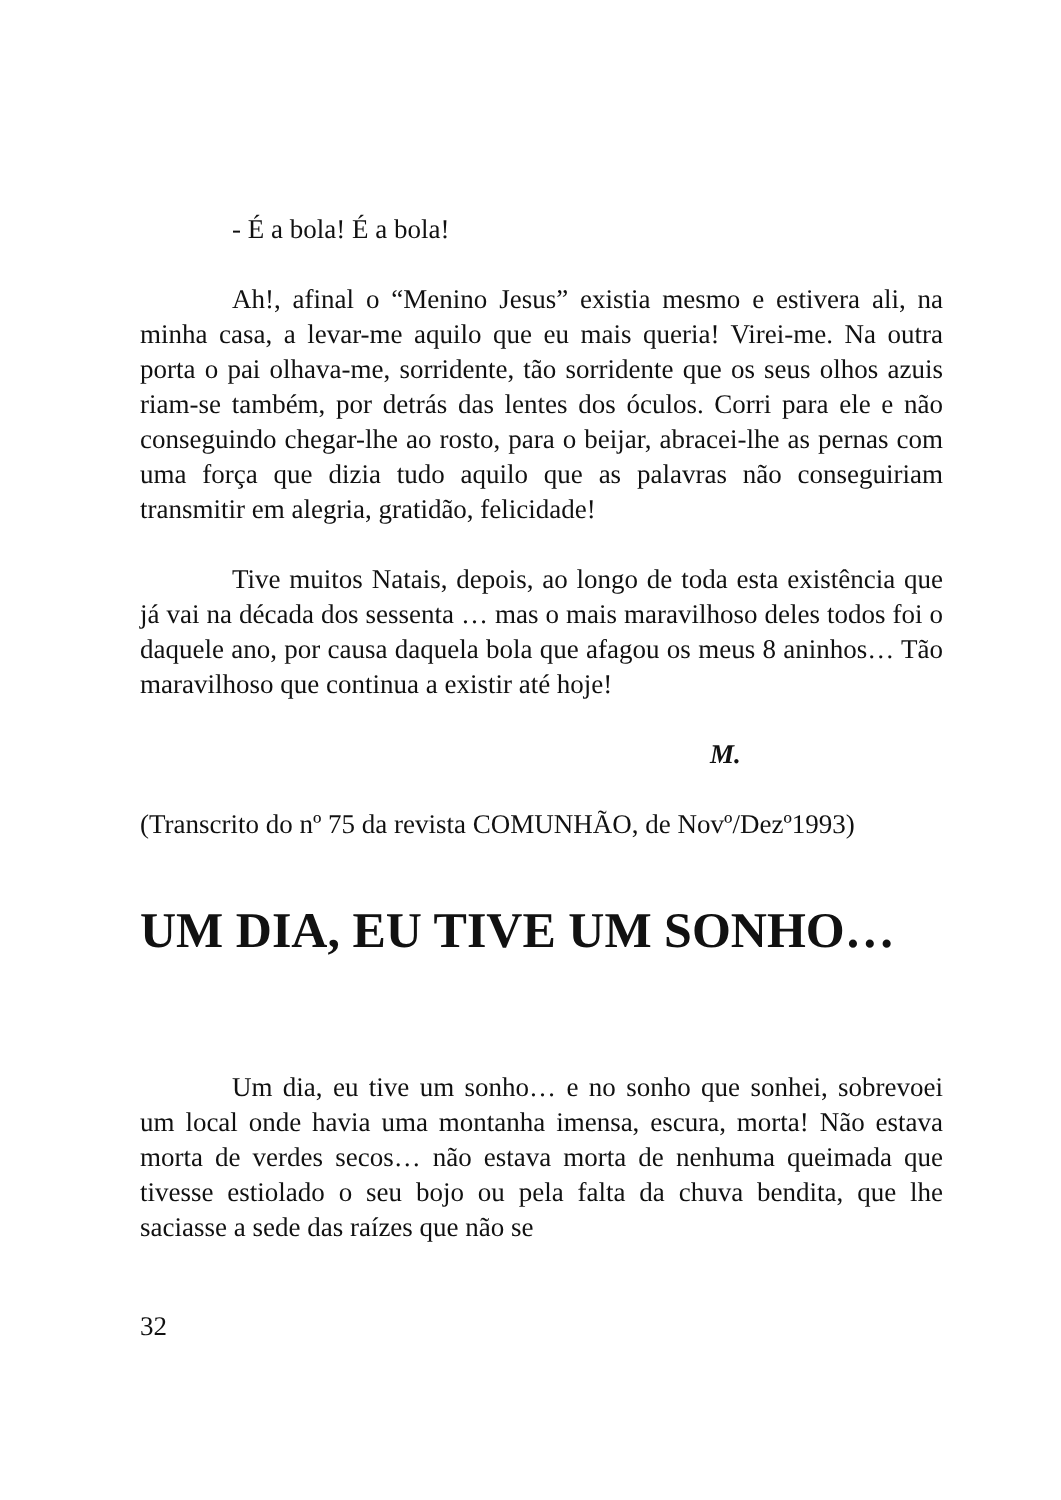- É a bola! É a bola!
Ah!, afinal o “Menino Jesus” existia mesmo e estivera ali, na minha casa, a levar-me aquilo que eu mais queria! Virei-me. Na outra porta o pai olhava-me, sorridente, tão sorridente que os seus olhos azuis riam-se também, por detrás das lentes dos óculos. Corri para ele e não conseguindo chegar-lhe ao rosto, para o beijar, abracei-lhe as pernas com uma força que dizia tudo aquilo que as palavras não conseguiriam transmitir em alegria, gratidão, felicidade!
Tive muitos Natais, depois, ao longo de toda esta existência que já vai na década dos sessenta … mas o mais maravilhoso deles todos foi o daquele ano, por causa daquela bola que afagou os meus 8 aninhos… Tão maravilhoso que continua a existir até hoje!
M.
(Transcrito do nº 75 da revista COMUNHÃO, de Novº/Dezº1993)
UM DIA, EU TIVE UM SONHO…
Um dia, eu tive um sonho… e no sonho que sonhei, sobrevoei um local onde havia uma montanha imensa, escura, morta! Não estava morta de verdes secos… não estava morta de nenhuma queimada que tivesse estiolado o seu bojo ou pela falta da chuva bendita, que lhe saciasse a sede das raízes que não se
32